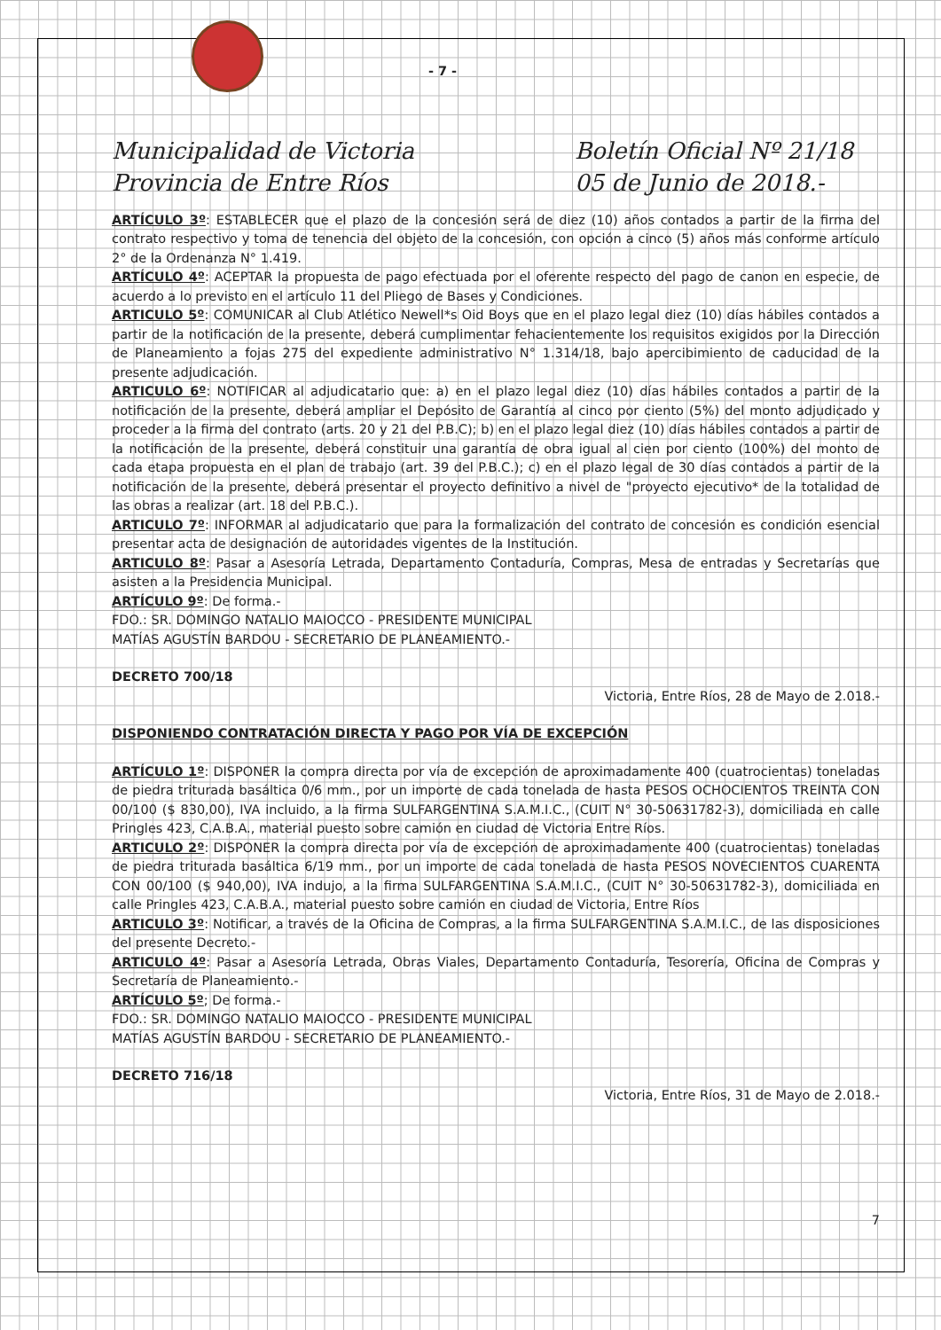- 7 -
Municipalidad de Victoria
Provincia de Entre Ríos
Boletín Oficial Nº 21/18
05 de Junio de 2018.-
ARTÍCULO 3º: ESTABLECER que el plazo de la concesión será de diez (10) años contados a partir de la firma del contrato respectivo y toma de tenencia del objeto de la concesión, con opción a cinco (5) años más conforme artículo 2° de la Ordenanza N° 1.419.
ARTÍCULO 4º: ACEPTAR la propuesta de pago efectuada por el oferente respecto del pago de canon en especie, de acuerdo a lo previsto en el artículo 11 del Pliego de Bases y Condiciones.
ARTICULO 5º: COMUNICAR al Club Atlético Newell*s Oid Boys que en el plazo legal diez (10) días hábiles contados a partir de la notificación de la presente, deberá cumplimentar fehacientemente los requisitos exigidos por la Dirección de Planeamiento a fojas 275 del expediente administrativo N° 1.314/18, bajo apercibimiento de caducidad de la presente adjudicación.
ARTICULO 6º: NOTIFICAR al adjudicatario que: a) en el plazo legal diez (10) días hábiles contados a partir de la notificación de la presente, deberá ampliar el Depósito de Garantía al cinco por ciento (5%) del monto adjudicado y proceder a la firma del contrato (arts. 20 y 21 del P.B.C); b) en el plazo legal diez (10) días hábiles contados a partir de la notificación de la presente, deberá constituir una garantía de obra igual al cien por ciento (100%) del monto de cada etapa propuesta en el plan de trabajo (art. 39 del P.B.C.); c) en el plazo legal de 30 días contados a partir de la notificación de la presente, deberá presentar el proyecto definitivo a nivel de "proyecto ejecutivo* de la totalidad de las obras a realizar (art. 18 del P.B.C.).
ARTICULO 7º: INFORMAR al adjudicatario que para la formalización del contrato de concesión es condición esencial presentar acta de designación de autoridades vigentes de la Institución.
ARTICULO 8º: Pasar a Asesoría Letrada, Departamento Contaduría, Compras, Mesa de entradas y Secretarías que asisten a la Presidencia Municipal.
ARTÍCULO 9º: De forma.-
FDO.: SR. DOMINGO NATALIO MAIOCCO - PRESIDENTE MUNICIPAL
MATÍAS AGUSTÍN BARDOU - SECRETARIO DE PLANEAMIENTO.-
DECRETO 700/18
Victoria, Entre Ríos, 28 de Mayo de 2.018.-
DISPONIENDO CONTRATACIÓN DIRECTA Y PAGO POR VÍA DE EXCEPCIÓN
ARTÍCULO 1º: DISPONER la compra directa por vía de excepción de aproximadamente 400 (cuatrocientas) toneladas de piedra triturada basáltica 0/6 mm., por un importe de cada tonelada de hasta PESOS OCHOCIENTOS TREINTA CON 00/100 ($ 830,00), IVA incluido, a la firma SULFARGENTINA S.A.M.I.C., (CUIT N° 30-50631782-3), domiciliada en calle Pringles 423, C.A.B.A., material puesto sobre camión en ciudad de Victoria Entre Ríos.
ARTICULO 2º: DISPONER la compra directa por vía de excepción de aproximadamente 400 (cuatrocientas) toneladas de piedra triturada basáltica 6/19 mm., por un importe de cada tonelada de hasta PESOS NOVECIENTOS CUARENTA CON 00/100 ($ 940,00), IVA indujo, a la firma SULFARGENTINA S.A.M.I.C., (CUIT N° 30-50631782-3), domiciliada en calle Pringles 423, C.A.B.A., material puesto sobre camión en ciudad de Victoria, Entre Ríos
ARTICULO 3º: Notificar, a través de la Oficina de Compras, a la firma SULFARGENTINA S.A.M.I.C., de las disposiciones del presente Decreto.-
ARTICULO 4º: Pasar a Asesoría Letrada, Obras Viales, Departamento Contaduría, Tesorería, Oficina de Compras y Secretaría de Planeamiento.-
ARTÍCULO 5º; De forma.-
FDO.: SR. DOMINGO NATALIO MAIOCCO - PRESIDENTE MUNICIPAL
MATÍAS AGUSTÍN BARDOU - SECRETARIO DE PLANEAMIENTO.-
DECRETO 716/18
Victoria, Entre Ríos, 31 de Mayo de 2.018.-
7